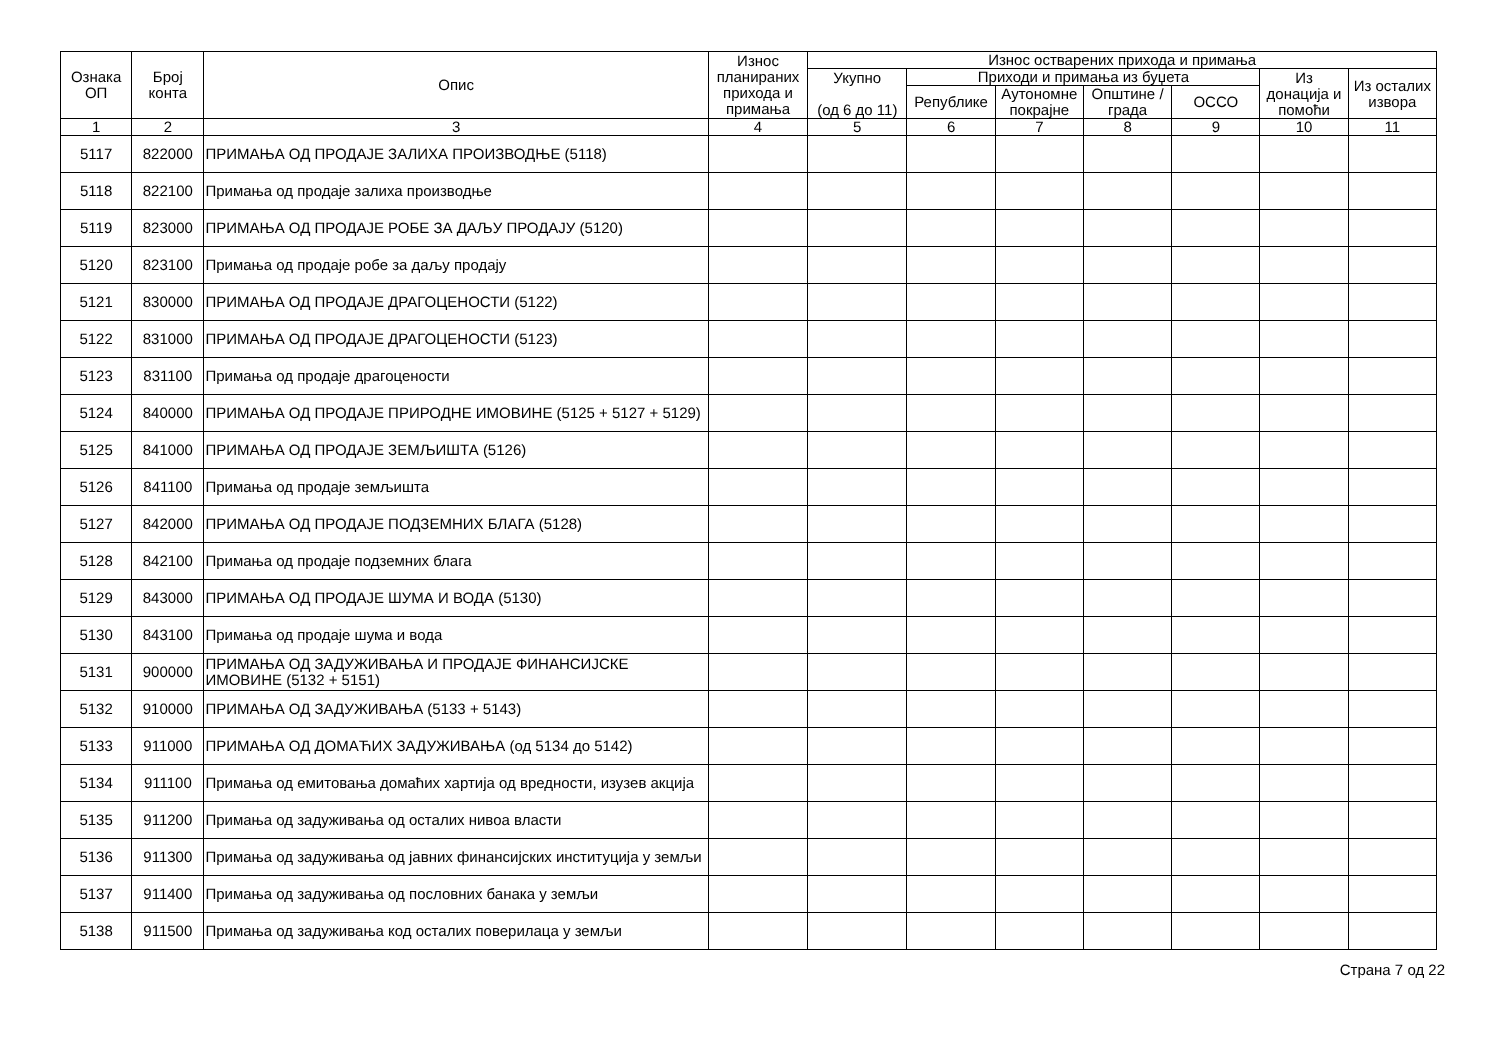| Ознака ОП | Број конта | Опис | Износ планираних прихода и примања | Износ остварених прихода и примања | | | | | | |
| --- | --- | --- | --- | --- | --- | --- | --- | --- | --- | --- |
| | | | | Укупно (од 6 до 11) | Приходи и примања из буџета | | | | Из донација и помоћи | Из осталих извора |
| | | | | | Републике | Аутономне покрајне | Општине / града | ОССО | | |
| 1 | 2 | 3 | 4 | 5 | 6 | 7 | 8 | 9 | 10 | 11 |
| 5117 | 822000 | ПРИМАЊА ОД ПРОДАЈЕ ЗАЛИХА ПРОИЗВОДЊЕ (5118) | | | | | | | | |
| 5118 | 822100 | Примања од продаје залиха производње | | | | | | | | |
| 5119 | 823000 | ПРИМАЊА ОД ПРОДАЈЕ РОБЕ ЗА ДАЉУ ПРОДАЈУ (5120) | | | | | | | | |
| 5120 | 823100 | Примања од продаје робе за даљу продају | | | | | | | | |
| 5121 | 830000 | ПРИМАЊА ОД ПРОДАЈЕ ДРАГОЦЕНОСТИ (5122) | | | | | | | | |
| 5122 | 831000 | ПРИМАЊА ОД ПРОДАЈЕ ДРАГОЦЕНОСТИ (5123) | | | | | | | | |
| 5123 | 831100 | Примања од продаје драгоцености | | | | | | | | |
| 5124 | 840000 | ПРИМАЊА ОД ПРОДАЈЕ ПРИРОДНЕ ИМОВИНЕ (5125 + 5127 + 5129) | | | | | | | | |
| 5125 | 841000 | ПРИМАЊА ОД ПРОДАЈЕ ЗЕМЉИШТА (5126) | | | | | | | | |
| 5126 | 841100 | Примања од продаје земљишта | | | | | | | | |
| 5127 | 842000 | ПРИМАЊА ОД ПРОДАЈЕ ПОДЗЕМНИХ БЛАГА (5128) | | | | | | | | |
| 5128 | 842100 | Примања од продаје подземних блага | | | | | | | | |
| 5129 | 843000 | ПРИМАЊА ОД ПРОДАЈЕ ШУМА И ВОДА (5130) | | | | | | | | |
| 5130 | 843100 | Примања од продаје шума и вода | | | | | | | | |
| 5131 | 900000 | ПРИМАЊА ОД ЗАДУЖИВАЊА И ПРОДАЈЕ ФИНАНСИЈСКЕ ИМОВИНЕ (5132 + 5151) | | | | | | | | |
| 5132 | 910000 | ПРИМАЊА ОД ЗАДУЖИВАЊА (5133 + 5143) | | | | | | | | |
| 5133 | 911000 | ПРИМАЊА ОД ДОМАЋИХ ЗАДУЖИВАЊА (од 5134 до 5142) | | | | | | | | |
| 5134 | 911100 | Примања од емитовања домаћих хартија од вредности, изузев акција | | | | | | | | |
| 5135 | 911200 | Примања од задуживања од осталих нивоа власти | | | | | | | | |
| 5136 | 911300 | Примања од задуживања од јавних финансијских институција у земљи | | | | | | | | |
| 5137 | 911400 | Примања од задуживања од пословних банака у земљи | | | | | | | | |
| 5138 | 911500 | Примања од задуживања код осталих поверилаца у земљи | | | | | | | | |
Страна 7 од 22